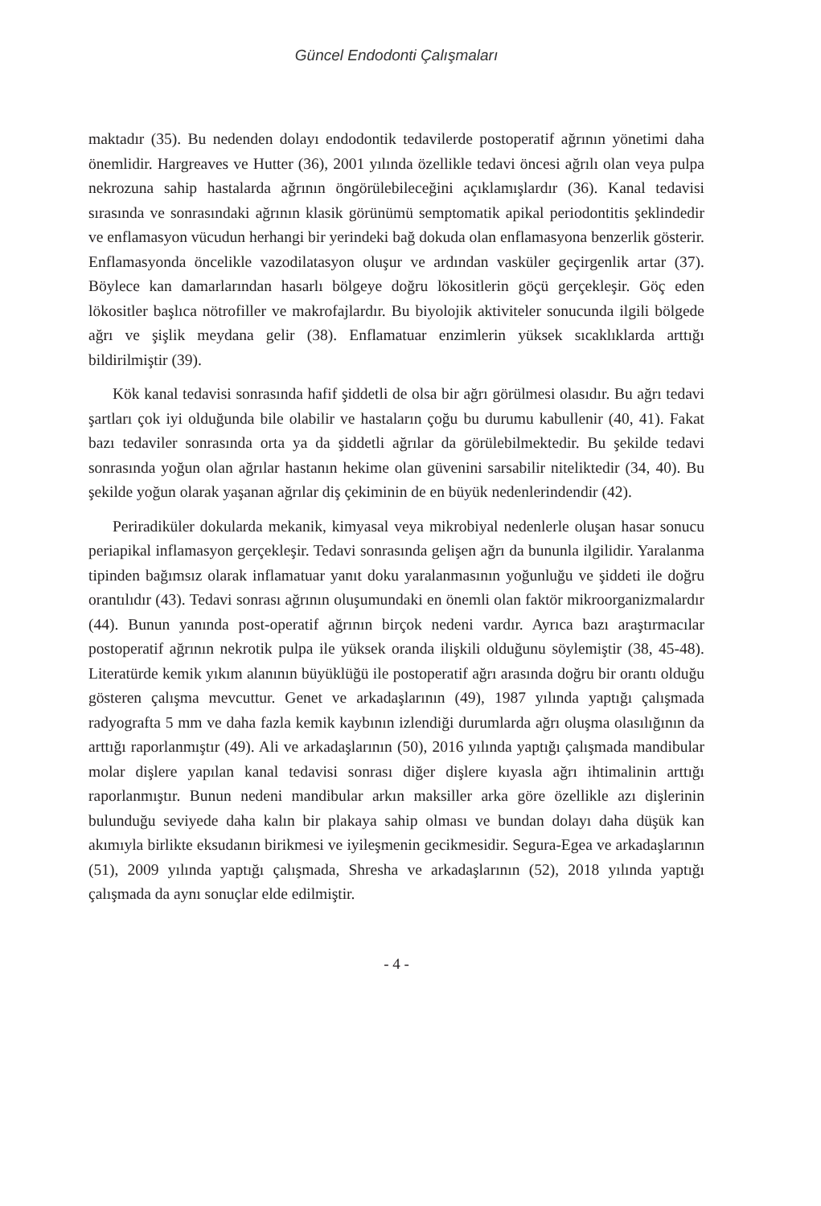Güncel Endodonti Çalışmaları
maktadır (35). Bu nedenden dolayı endodontik tedavilerde postoperatif ağrının yönetimi daha önemlidir. Hargreaves ve Hutter (36), 2001 yılında özellikle tedavi öncesi ağrılı olan veya pulpa nekrozuna sahip hastalarda ağrının öngörülebileceğini açıklamışlardır (36). Kanal tedavisi sırasında ve sonrasındaki ağrının klasik görünümü semptomatik apikal periodontitis şeklindedir ve enflamasyon vücudun herhangi bir yerindeki bağ dokuda olan enflamasyona benzerlik gösterir. Enflamasyonda öncelikle vazodilatasyon oluşur ve ardından vasküler geçirgenlik artar (37). Böylece kan damarlarından hasarlı bölgeye doğru lökositlerin göçü gerçekleşir. Göç eden lökositler başlıca nötrofiller ve makrofajlardır. Bu biyolojik aktiviteler sonucunda ilgili bölgede ağrı ve şişlik meydana gelir (38). Enflamatuar enzimlerin yüksek sıcaklıklarda arttığı bildirilmiştir (39).
Kök kanal tedavisi sonrasında hafif şiddetli de olsa bir ağrı görülmesi olasıdır. Bu ağrı tedavi şartları çok iyi olduğunda bile olabilir ve hastaların çoğu bu durumu kabullenir (40, 41). Fakat bazı tedaviler sonrasında orta ya da şiddetli ağrılar da görülebilmektedir. Bu şekilde tedavi sonrasında yoğun olan ağrılar hastanın hekime olan güvenini sarsabilir niteliktedir (34, 40). Bu şekilde yoğun olarak yaşanan ağrılar diş çekiminin de en büyük nedenlerindendir (42).
Periradiküler dokularda mekanik, kimyasal veya mikrobiyal nedenlerle oluşan hasar sonucu periapikal inflamasyon gerçekleşir. Tedavi sonrasında gelişen ağrı da bununla ilgilidir. Yaralanma tipinden bağımsız olarak inflamatuar yanıt doku yaralanmasının yoğunluğu ve şiddeti ile doğru orantılıdır (43). Tedavi sonrası ağrının oluşumundaki en önemli olan faktör mikroorganizmalardır (44). Bunun yanında post-operatif ağrının birçok nedeni vardır. Ayrıca bazı araştırmacılar postoperatif ağrının nekrotik pulpa ile yüksek oranda ilişkili olduğunu söylemiştir (38, 45-48). Literatürde kemik yıkım alanının büyüklüğü ile postoperatif ağrı arasında doğru bir orantı olduğu gösteren çalışma mevcuttur. Genet ve arkadaşlarının (49), 1987 yılında yaptığı çalışmada radyografta 5 mm ve daha fazla kemik kaybının izlendiği durumlarda ağrı oluşma olasılığının da arttığı raporlanmıştır (49). Ali ve arkadaşlarının (50), 2016 yılında yaptığı çalışmada mandibular molar dişlere yapılan kanal tedavisi sonrası diğer dişlere kıyasla ağrı ihtimalinin arttığı raporlanmıştır. Bunun nedeni mandibular arkın maksiller arka göre özellikle azı dişlerinin bulunduğu seviyede daha kalın bir plakaya sahip olması ve bundan dolayı daha düşük kan akımıyla birlikte eksudanın birikmesi ve iyileşmenin gecikmesidir. Segura-Egea ve arkadaşlarının (51), 2009 yılında yaptığı çalışmada, Shresha ve arkadaşlarının (52), 2018 yılında yaptığı çalışmada da aynı sonuçlar elde edilmiştir.
- 4 -